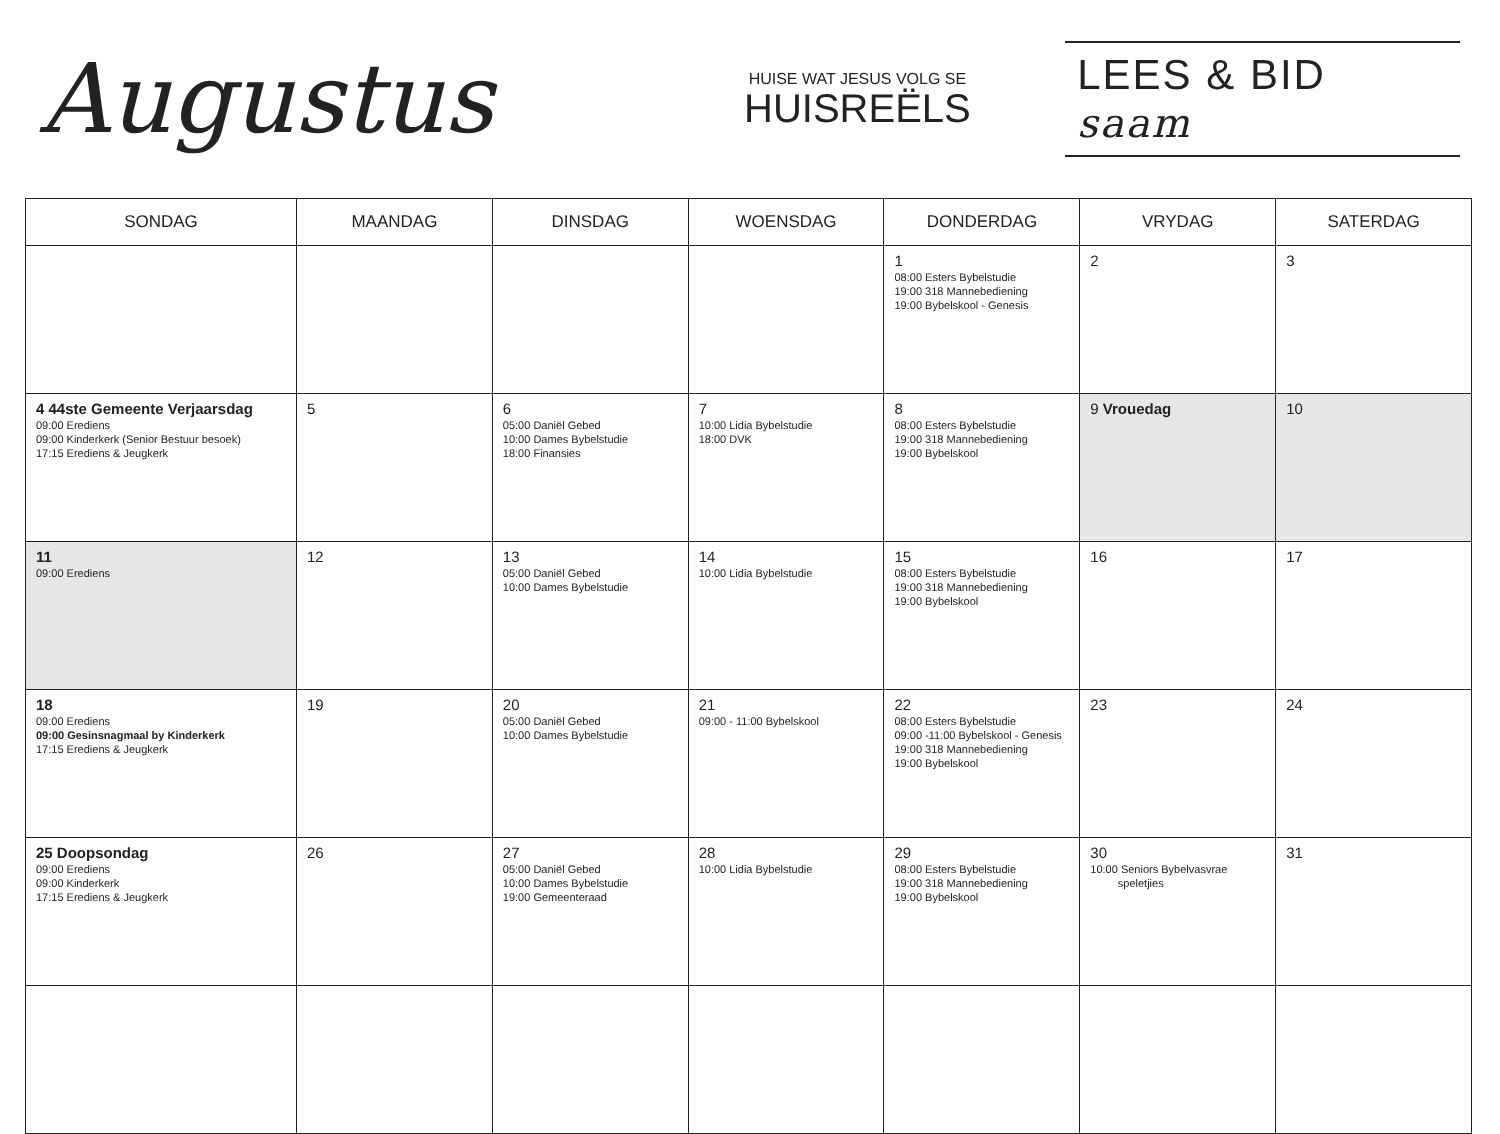Augustus
HUISE WAT JESUS VOLG SE
HUISREËLS
LEES & BID saam
| SONDAG | MAANDAG | DINSDAG | WOENSDAG | DONDERDAG | VRYDAG | SATERDAG |
| --- | --- | --- | --- | --- | --- | --- |
| | | | | 1 08:00 Esters Bybelstudie 19:00 318 Mannebediening 19:00 Bybelskool - Genesis | 2 | 3 |
| 4 44ste Gemeente Verjaarsdag 09:00 Erediens 09:00 Kinderkerk (Senior Bestuur besoek) 17:15 Erediens & Jeugkerk | 5 | 6 05:00 Daniël Gebed 10:00 Dames Bybelstudie 18:00 Finansies | 7 10:00 Lidia Bybelstudie 18:00 DVK | 8 08:00 Esters Bybelstudie 19:00 318 Mannebediening 19:00 Bybelskool | 9 Vrouedag | 10 |
| 11 09:00 Erediens | 12 | 13 05:00 Daniël Gebed 10:00 Dames Bybelstudie | 14 10:00 Lidia Bybelstudie | 15 08:00 Esters Bybelstudie 19:00 318 Mannebediening 19:00 Bybelskool | 16 | 17 |
| 18 09:00 Erediens 09:00 Gesinsnagmaal by Kinderkerk 17:15 Erediens & Jeugkerk | 19 | 20 05:00 Daniël Gebed 10:00 Dames Bybelstudie | 21 09:00 - 11:00 Bybelskool | 22 08:00 Esters Bybelstudie 09:00 -11:00 Bybelskool - Genesis 19:00 318 Mannebediening 19:00 Bybelskool | 23 | 24 |
| 25 Doopsondag 09:00 Erediens 09:00 Kinderkerk 17:15 Erediens & Jeugkerk | 26 | 27 05:00 Daniël Gebed 10:00 Dames Bybelstudie 19:00 Gemeenteraad | 28 10:00 Lidia Bybelstudie | 29 08:00 Esters Bybelstudie 19:00 318 Mannebediening 19:00 Bybelskool | 30 10:00 Seniors Bybelvasvrae speletjies | 31 |